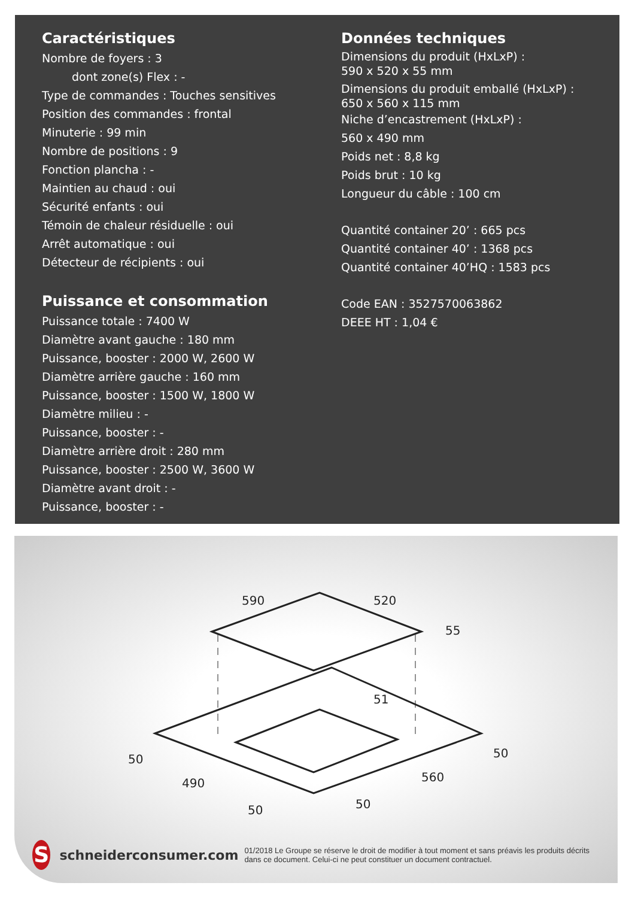Caractéristiques
Nombre de foyers : 3
dont zone(s) Flex : -
Type de commandes : Touches sensitives
Position des commandes : frontal
Minuterie : 99 min
Nombre de positions : 9
Fonction plancha : -
Maintien au chaud : oui
Sécurité enfants : oui
Témoin de chaleur résiduelle : oui
Arrêt automatique : oui
Détecteur de récipients : oui
Puissance et consommation
Puissance totale : 7400 W
Diamètre avant gauche : 180 mm
Puissance, booster : 2000 W, 2600 W
Diamètre arrière gauche : 160 mm
Puissance, booster : 1500 W, 1800 W
Diamètre milieu : -
Puissance, booster : -
Diamètre arrière droit : 280 mm
Puissance, booster : 2500 W, 3600 W
Diamètre avant droit : -
Puissance, booster : -
Données techniques
Dimensions du produit (HxLxP) :
590 x 520 x 55 mm
Dimensions du produit emballé (HxLxP) :
650 x 560 x 115 mm
Niche d’encastrement (HxLxP) :
560 x 490 mm
Poids net : 8,8 kg
Poids brut : 10 kg
Longueur du câble : 100 cm
Quantité container 20’ : 665 pcs
Quantité container 40’ : 1368 pcs
Quantité container 40’HQ : 1583 pcs
Code EAN : 3527570063862
DEEE HT : 1,04 €
590
520
55
51
490
560
50
50
50
50
S
schneiderconsumer.com
01/2018 Le Groupe se réserve le droit de modifier à tout moment et sans préavis les produits décrits dans ce document. Celui-ci ne peut constituer un document contractuel.